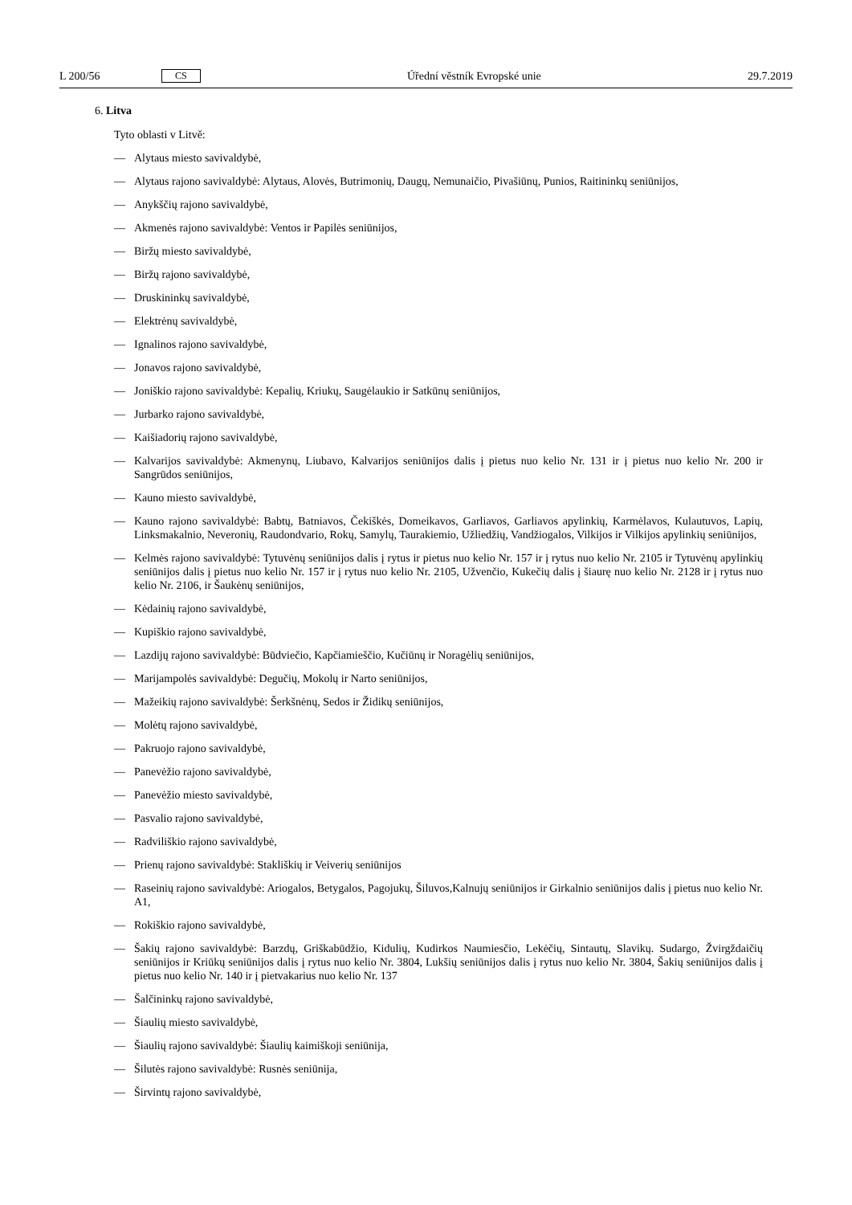L 200/56 CS Úřední věstník Evropské unie 29.7.2019
6. Litva
Tyto oblasti v Litvě:
— Alytaus miesto savivaldybė,
— Alytaus rajono savivaldybė: Alytaus, Alovės, Butrimonių, Daugų, Nemunaičio, Pivašiūnų, Punios, Raitininkų seniūnijos,
— Anykščių rajono savivaldybė,
— Akmenės rajono savivaldybė: Ventos ir Papilės seniūnijos,
— Biržų miesto savivaldybė,
— Biržų rajono savivaldybė,
— Druskininkų savivaldybė,
— Elektrėnų savivaldybė,
— Ignalinos rajono savivaldybė,
— Jonavos rajono savivaldybė,
— Joniškio rajono savivaldybė: Kepalių, Kriukų, Saugėlaukio ir Satkūnų seniūnijos,
— Jurbarko rajono savivaldybė,
— Kaišiadorių rajono savivaldybė,
— Kalvarijos savivaldybė: Akmenynų, Liubavo, Kalvarijos seniūnijos dalis į pietus nuo kelio Nr. 131 ir į pietus nuo kelio Nr. 200 ir Sangrūdos seniūnijos,
— Kauno miesto savivaldybė,
— Kauno rajono savivaldybė: Babtų, Batniavos, Čekiškės, Domeikavos, Garliavos, Garliavos apylinkių, Karmėlavos, Kulautuvos, Lapių, Linksmakalnio, Neveronių, Raudondvario, Rokų, Samylų, Taurakiemio, Užliedžių, Vandžiogalos, Vilkijos ir Vilkijos apylinkių seniūnijos,
— Kelmės rajono savivaldybė: Tytuvėnų seniūnijos dalis į rytus ir pietus nuo kelio Nr. 157 ir į rytus nuo kelio Nr. 2105 ir Tytuvėnų apylinkių seniūnijos dalis į pietus nuo kelio Nr. 157 ir į rytus nuo kelio Nr. 2105, Užvenčio, Kukečių dalis į šiaurę nuo kelio Nr. 2128 ir į rytus nuo kelio Nr. 2106, ir Šaukėnų seniūnijos,
— Kėdainių rajono savivaldybė,
— Kupiškio rajono savivaldybė,
— Lazdijų rajono savivaldybė: Būdviečio, Kapčiamieščio, Kučiūnų ir Noragėlių seniūnijos,
— Marijampolės savivaldybė: Degučių, Mokolų ir Narto seniūnijos,
— Mažeikių rajono savivaldybė: Šerkšnėnų, Sedos ir Židikų seniūnijos,
— Molėtų rajono savivaldybė,
— Pakruojo rajono savivaldybė,
— Panevėžio rajono savivaldybė,
— Panevėžio miesto savivaldybė,
— Pasvalio rajono savivaldybė,
— Radviliškio rajono savivaldybė,
— Prienų rajono savivaldybė: Stakliškių ir Veiverių seniūnijos
— Raseinių rajono savivaldybė: Ariogalos, Betygalos, Pagojukų, Šiluvos,Kalnujų seniūnijos ir Girkalnio seniūnijos dalis į pietus nuo kelio Nr. A1,
— Rokiškio rajono savivaldybė,
— Šakių rajono savivaldybė: Barzdų, Griškabūdžio, Kidulių, Kudirkos Naumiesčio, Lekėčių, Sintautų, Slavikų. Sudargo, Žvirgždaičių seniūnijos ir Kriūkų seniūnijos dalis į rytus nuo kelio Nr. 3804, Lukšių seniūnijos dalis į rytus nuo kelio Nr. 3804, Šakių seniūnijos dalis į pietus nuo kelio Nr. 140 ir į pietvakarius nuo kelio Nr. 137
— Šalčininkų rajono savivaldybė,
— Šiaulių miesto savivaldybė,
— Šiaulių rajono savivaldybė: Šiaulių kaimiškoji seniūnija,
— Šilutės rajono savivaldybė: Rusnės seniūnija,
— Širvintų rajono savivaldybė,